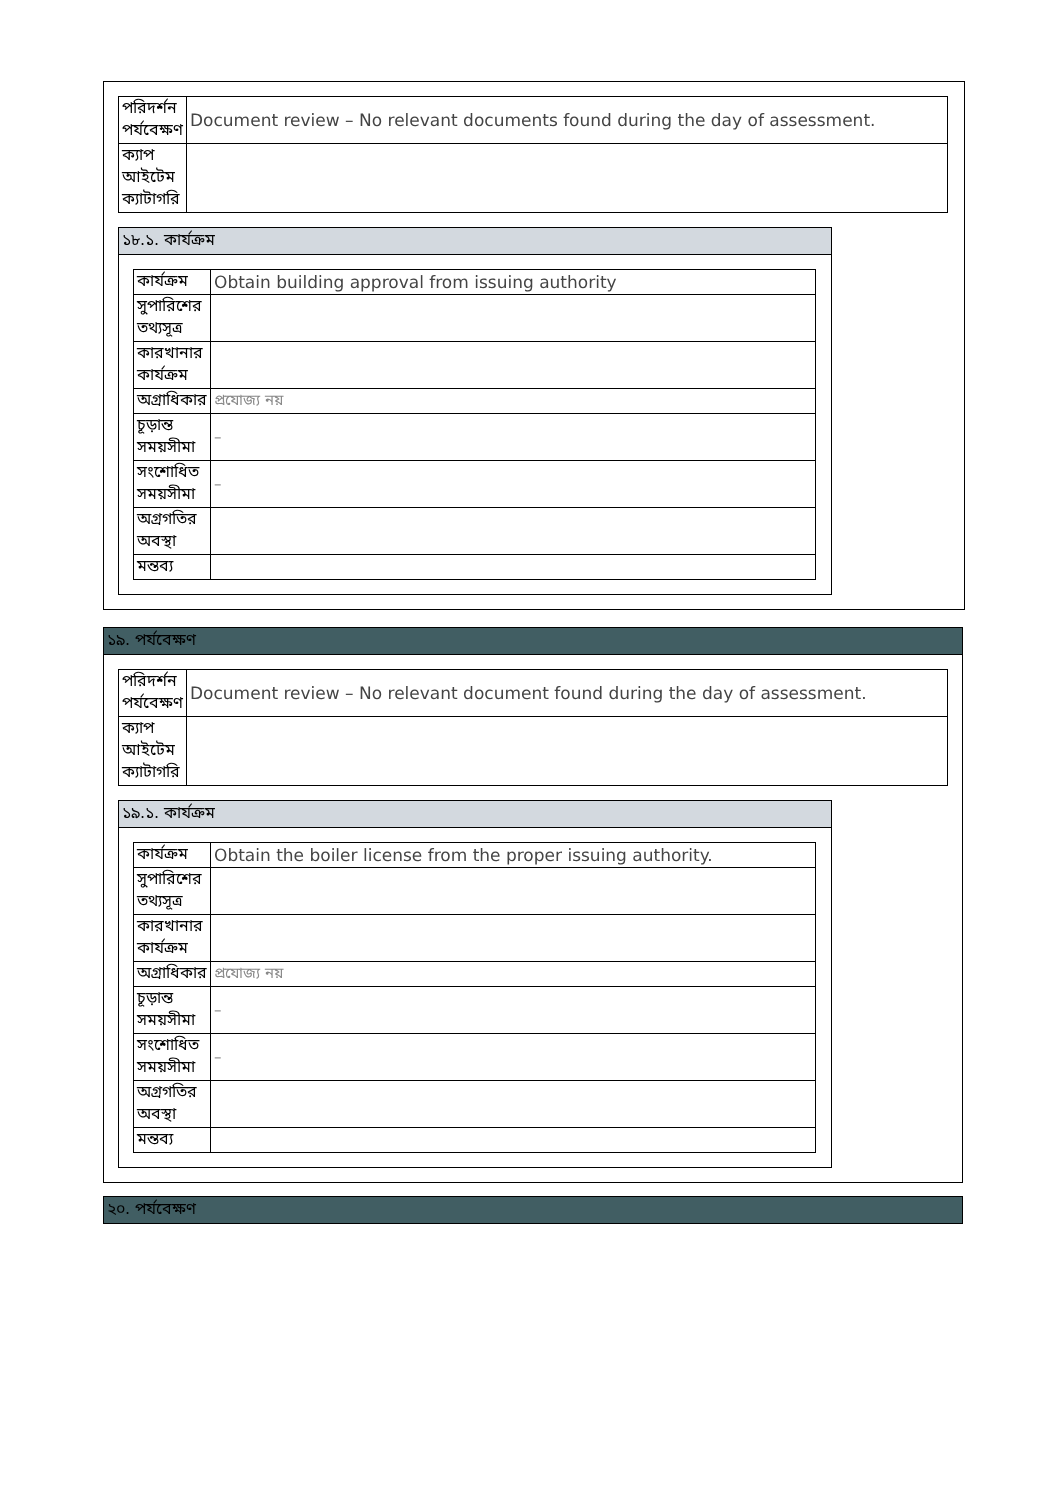| পরিদর্শন পর্যবেক্ষণ | Document review – No relevant documents found during the day of assessment. |
| ক্যাপ আইটেম ক্যাটাগরি | |
১৮.১. কার্যক্রম
| কার্যক্রম | Obtain building approval from issuing authority |
| সুপারিশের তথ্যসূত্র | |
| কারখানার কার্যক্রম | |
| অগ্রাধিকার | প্রযোজ্য নয় |
| চূড়ান্ত সময়সীমা | – |
| সংশোধিত সময়সীমা | – |
| অগ্রগতির অবস্থা | |
| মন্তব্য | |
১৯. পর্যবেক্ষণ
| পরিদর্শন পর্যবেক্ষণ | Document review – No relevant document found during the day of assessment. |
| ক্যাপ আইটেম ক্যাটাগরি | |
১৯.১. কার্যক্রম
| কার্যক্রম | Obtain the boiler license from the proper issuing authority. |
| সুপারিশের তথ্যসূত্র | |
| কারখানার কার্যক্রম | |
| অগ্রাধিকার | প্রযোজ্য নয় |
| চূড়ান্ত সময়সীমা | – |
| সংশোধিত সময়সীমা | – |
| অগ্রগতির অবস্থা | |
| মন্তব্য | |
২০. পর্যবেক্ষণ